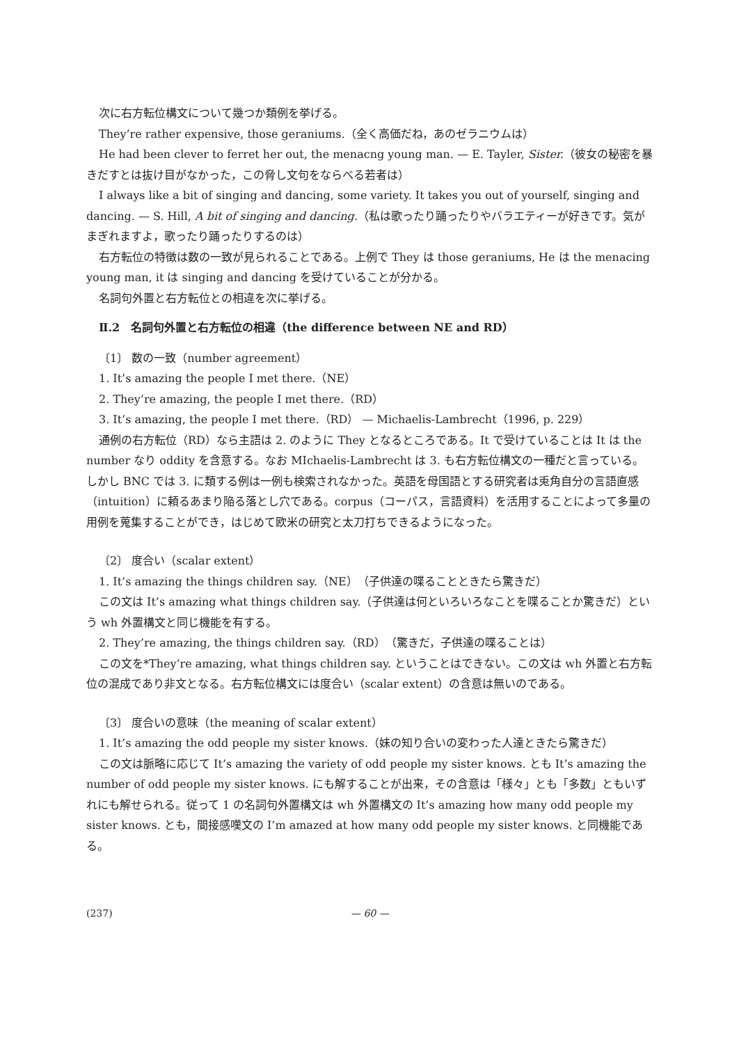次に右方転位構文について幾つか類例を挙げる。
They’re rather expensive, those geraniums.（全く高価だね，あのゼラニウムは）
He had been clever to ferret her out, the menacng young man. — E. Tayler, Sister.（彼女の秘密を暴きだすとは抜け目がなかった，この脅し文句をならべる若者は）
I always like a bit of singing and dancing, some variety. It takes you out of yourself, singing and dancing. — S. Hill, A bit of singing and dancing.（私は歌ったり踊ったりやバラエティーが好きです。気がまぎれますよ，歌ったり踊ったりするのは）
右方転位の特徴は数の一致が見られることである。上例で They は those geraniums, He は the menacing young man, it は singing and dancing を受けていることが分かる。
名詞句外置と右方転位との相違を次に挙げる。
Ⅱ.2　名詞句外置と右方転位の相違（the difference between NE and RD）
〔1〕 数の一致（number agreement）
1. It’s amazing the people I met there.（NE）
2. They’re amazing, the people I met there.（RD）
3. It’s amazing, the people I met there.（RD） — Michaelis-Lambrecht（1996, p. 229）
通例の右方転位（RD）なら主語は 2. のように They となるところである。It で受けていることは It は the number なり oddity を含意する。なお MIchaelis-Lambrecht は 3. も右方転位構文の一種だと言っている。しかし BNC では 3. に類する例は一例も検索されなかった。英語を母国語とする研究者は兎角自分の言語直感（intuition）に頼るあまり陥る落とし穴である。corpus（コーパス，言語資料）を活用することによって多量の用例を蒐集することができ，はじめて欧米の研究と太刀打ちできるようになった。
〔2〕 度合い（scalar extent）
1. It’s amazing the things children say.（NE）（子供達の喋ることときたら驚きだ）
この文は It’s amazing what things children say.（子供達は何といろいろなことを喋ることか驚きだ）という wh 外置構文と同じ機能を有する。
2. They’re amazing, the things children say.（RD）（驚きだ，子供達の喋ることは）
この文を*They’re amazing, what things children say. ということはできない。この文は wh 外置と右方転位の混成であり非文となる。右方転位構文には度合い（scalar extent）の含意は無いのである。
〔3〕 度合いの意味（the meaning of scalar extent）
1. It’s amazing the odd people my sister knows.（妹の知り合いの変わった人達ときたら驚きだ）
この文は脈略に応じて It’s amazing the variety of odd people my sister knows. とも It’s amazing the number of odd people my sister knows. にも解することが出来，その含意は「様々」とも「多数」ともいずれにも解せられる。従って 1 の名詞句外置構文は wh 外置構文の It’s amazing how many odd people my sister knows. とも，間接感嘆文の I’m amazed at how many odd people my sister knows. と同機能である。
(237) — 60 —